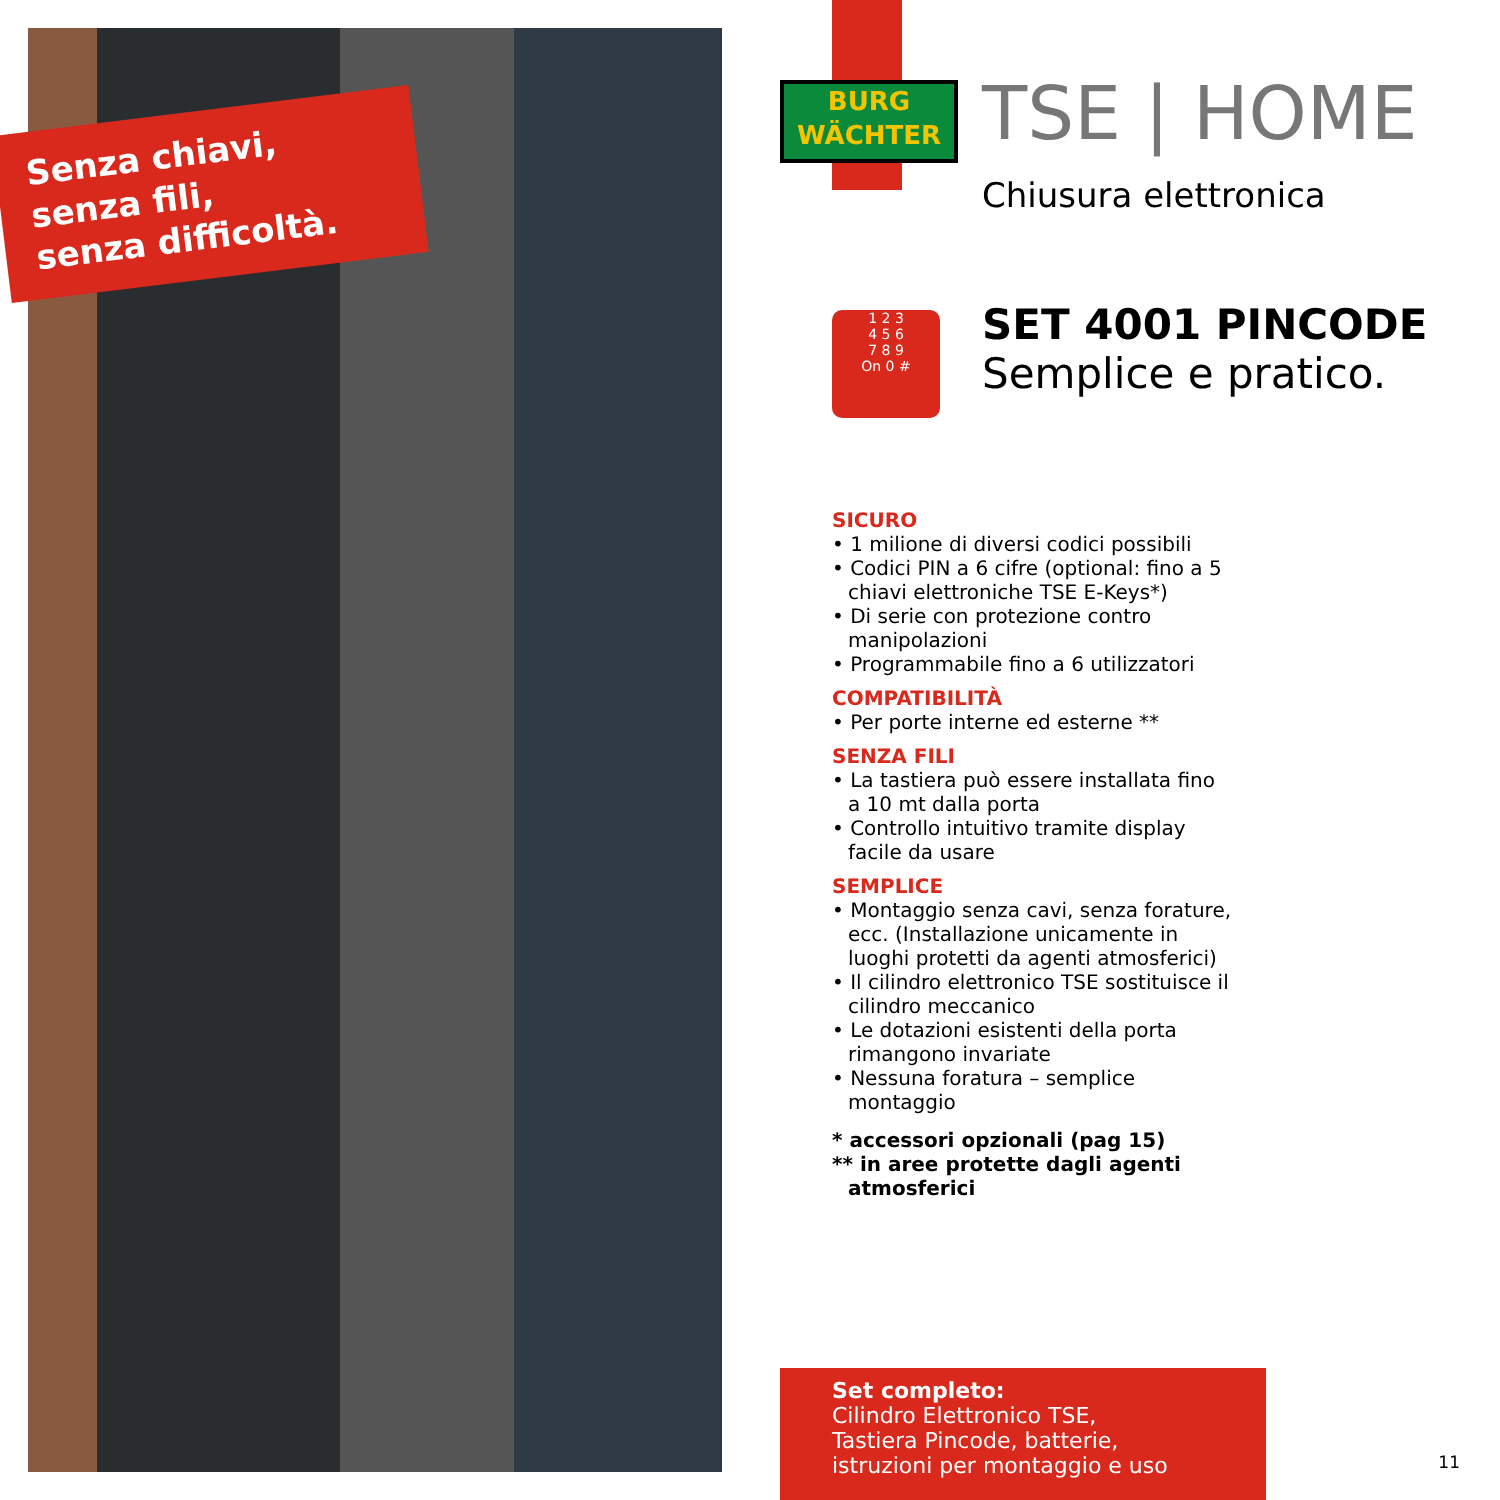Senza chiavi,
senza fili,
senza difficoltà.
BURG
WÄCHTER
TSE | HOME
Chiusura elettronica
1 2 3
4 5 6
7 8 9
On 0 #
SET 4001 PINCODE
Semplice e pratico.
SICURO
• 1 milione di diversi codici possibili
• Codici PIN a 6 cifre (optional: fino a 5 chiavi elettroniche TSE E-Keys*)
• Di serie con protezione contro manipolazioni
• Programmabile fino a 6 utilizzatori
COMPATIBILITÀ
• Per porte interne ed esterne **
SENZA FILI
• La tastiera può essere installata fino a 10 mt dalla porta
• Controllo intuitivo tramite display facile da usare
SEMPLICE
• Montaggio senza cavi, senza forature, ecc. (Installazione unicamente in luoghi protetti da agenti atmosferici)
• Il cilindro elettronico TSE sostituisce il cilindro meccanico
• Le dotazioni esistenti della porta rimangono invariate
• Nessuna foratura – semplice montaggio
* accessori opzionali (pag 15)
** in aree protette dagli agenti atmosferici
Set completo:
Cilindro Elettronico TSE,
Tastiera Pincode, batterie,
istruzioni per montaggio e uso
11